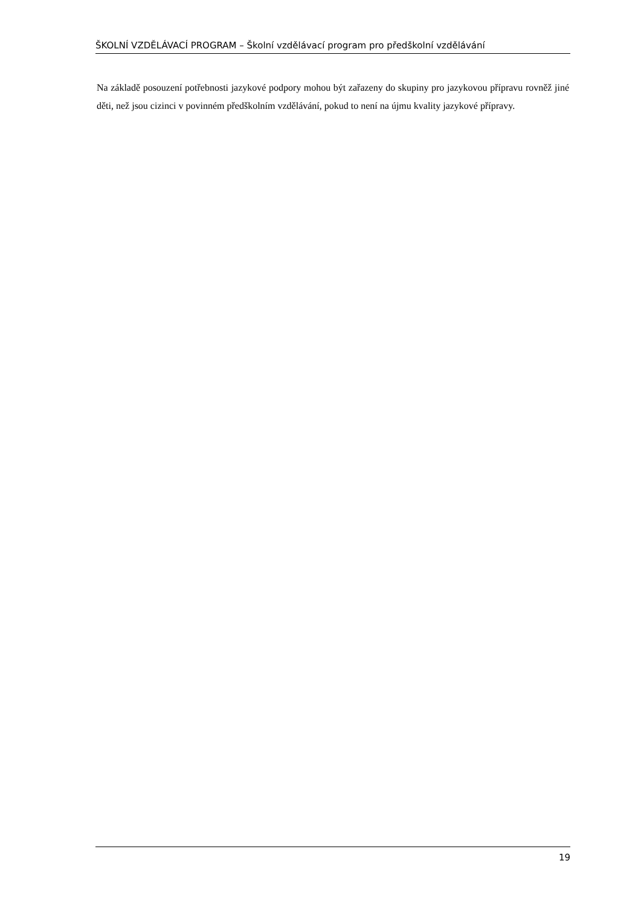ŠKOLNÍ VZDĚLÁVACÍ PROGRAM – Školní vzdělávací program pro předškolní vzdělávání
Na základě posouzení potřebnosti jazykové podpory mohou být zařazeny do skupiny pro jazykovou přípravu rovněž jiné děti, než jsou cizinci v povinném předškolním vzdělávání, pokud to není na újmu kvality jazykové přípravy.
19